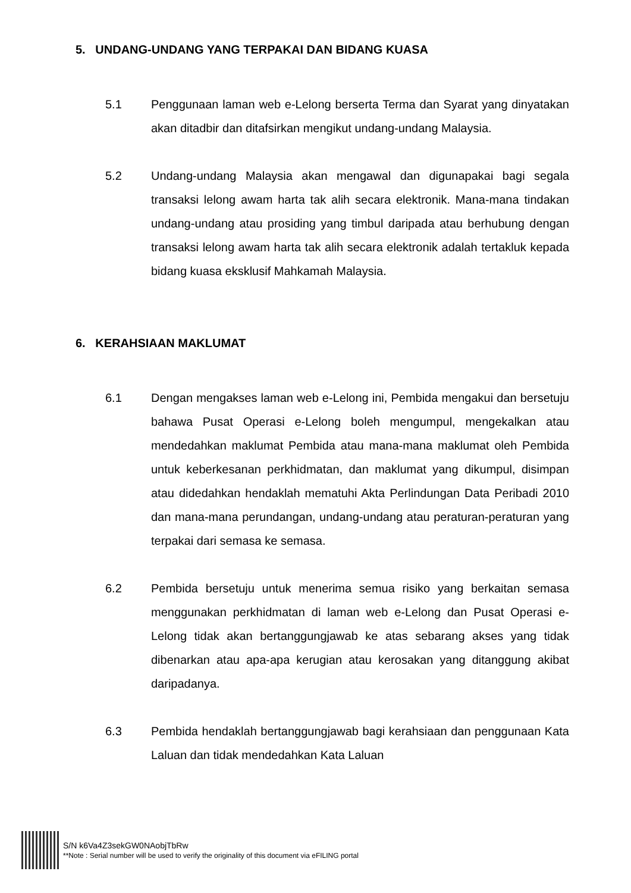5. UNDANG-UNDANG YANG TERPAKAI DAN BIDANG KUASA
5.1 Penggunaan laman web e-Lelong berserta Terma dan Syarat yang dinyatakan akan ditadbir dan ditafsirkan mengikut undang-undang Malaysia.
5.2 Undang-undang Malaysia akan mengawal dan digunapakai bagi segala transaksi lelong awam harta tak alih secara elektronik. Mana-mana tindakan undang-undang atau prosiding yang timbul daripada atau berhubung dengan transaksi lelong awam harta tak alih secara elektronik adalah tertakluk kepada bidang kuasa eksklusif Mahkamah Malaysia.
6. KERAHSIAAN MAKLUMAT
6.1 Dengan mengakses laman web e-Lelong ini, Pembida mengakui dan bersetuju bahawa Pusat Operasi e-Lelong boleh mengumpul, mengekalkan atau mendedahkan maklumat Pembida atau mana-mana maklumat oleh Pembida untuk keberkesanan perkhidmatan, dan maklumat yang dikumpul, disimpan atau didedahkan hendaklah mematuhi Akta Perlindungan Data Peribadi 2010 dan mana-mana perundangan, undang-undang atau peraturan-peraturan yang terpakai dari semasa ke semasa.
6.2 Pembida bersetuju untuk menerima semua risiko yang berkaitan semasa menggunakan perkhidmatan di laman web e-Lelong dan Pusat Operasi e-Lelong tidak akan bertanggungjawab ke atas sebarang akses yang tidak dibenarkan atau apa-apa kerugian atau kerosakan yang ditanggung akibat daripadanya.
6.3 Pembida hendaklah bertanggungjawab bagi kerahsiaan dan penggunaan Kata Laluan dan tidak mendedahkan Kata Laluan
S/N k6Va4Z3sekGW0NAobjTbRw
**Note : Serial number will be used to verify the originality of this document via eFILING portal